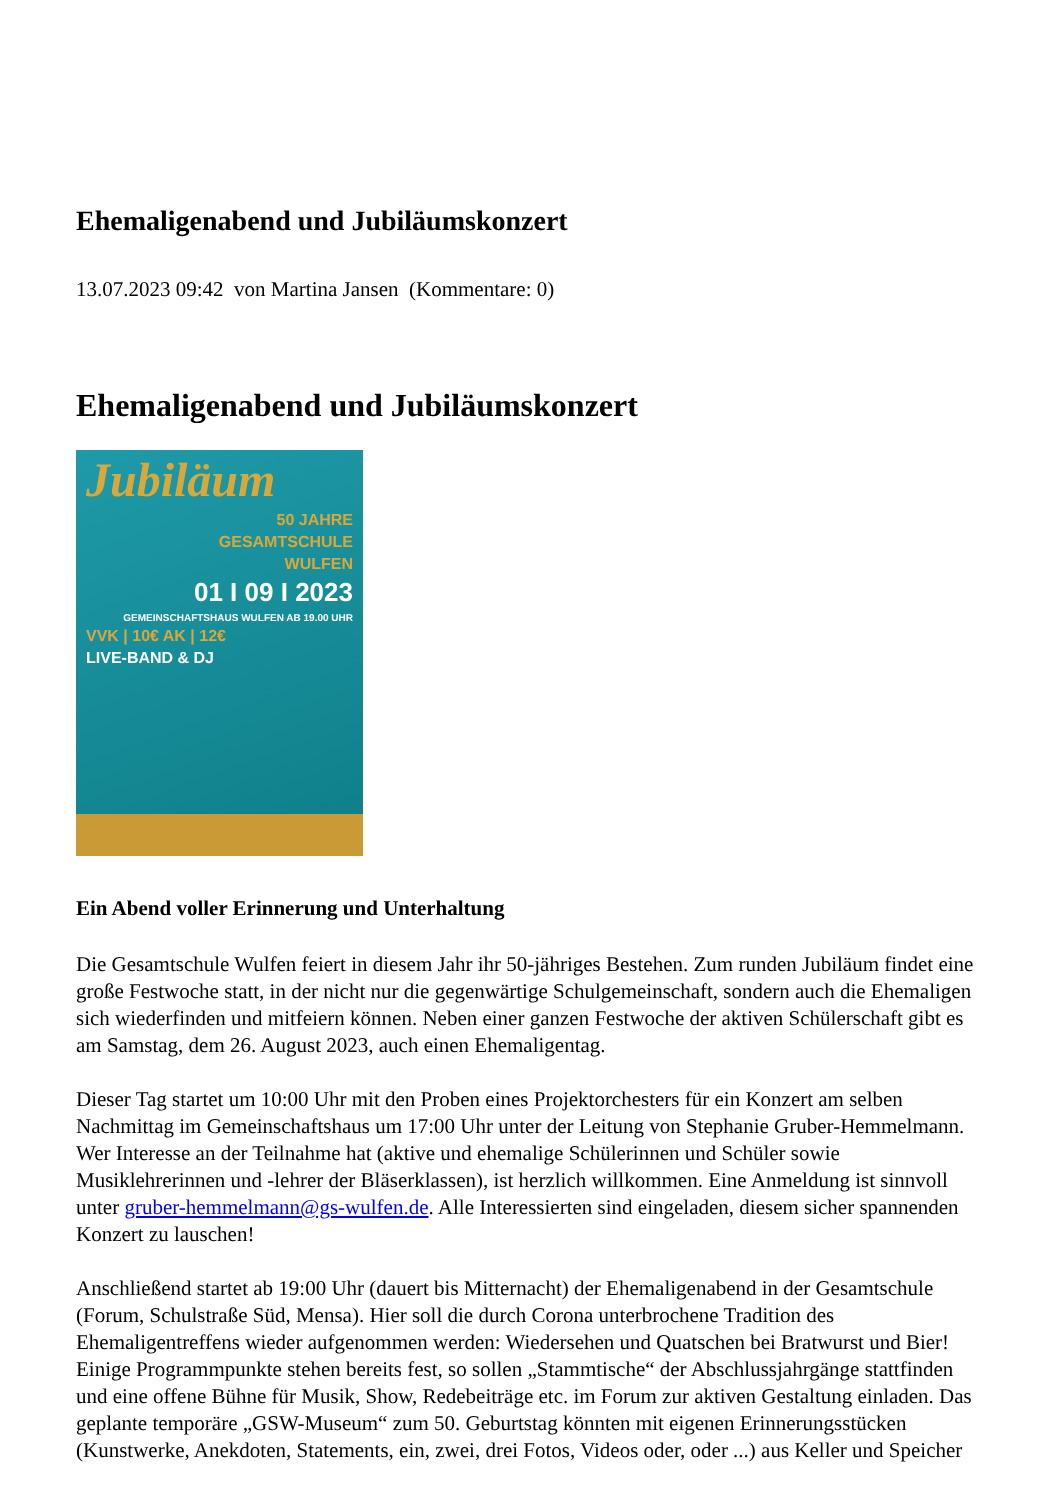Ehemaligenabend und Jubiläumskonzert
13.07.2023 09:42 von Martina Jansen (Kommentare: 0)
Ehemaligenabend und Jubiläumskonzert
Jubiläum
50 JAHRE
GESAMTSCHULE
WULFEN
01 I 09 I 2023
GEMEINSCHAFTSHAUS WULFEN AB 19.00 UHR
VVK | 10€ AK | 12€
LIVE-BAND & DJ
Ein Abend voller Erinnerung und Unterhaltung
Die Gesamtschule Wulfen feiert in diesem Jahr ihr 50-jähriges Bestehen. Zum runden Jubiläum findet eine große Festwoche statt, in der nicht nur die gegenwärtige Schulgemeinschaft, sondern auch die Ehemaligen sich wiederfinden und mitfeiern können. Neben einer ganzen Festwoche der aktiven Schülerschaft gibt es am Samstag, dem 26. August 2023, auch einen Ehemaligentag.
Dieser Tag startet um 10:00 Uhr mit den Proben eines Projektorchesters für ein Konzert am selben Nachmittag im Gemeinschaftshaus um 17:00 Uhr unter der Leitung von Stephanie Gruber-Hemmelmann. Wer Interesse an der Teilnahme hat (aktive und ehemalige Schülerinnen und Schüler sowie Musiklehrerinnen und -lehrer der Bläserklassen), ist herzlich willkommen. Eine Anmeldung ist sinnvoll unter gruber-hemmelmann@gs-wulfen.de. Alle Interessierten sind eingeladen, diesem sicher spannenden Konzert zu lauschen!
Anschließend startet ab 19:00 Uhr (dauert bis Mitternacht) der Ehemaligenabend in der Gesamtschule (Forum, Schulstraße Süd, Mensa). Hier soll die durch Corona unterbrochene Tradition des Ehemaligentreffens wieder aufgenommen werden: Wiedersehen und Quatschen bei Bratwurst und Bier! Einige Programmpunkte stehen bereits fest, so sollen „Stammtische“ der Abschlussjahrgänge stattfinden und eine offene Bühne für Musik, Show, Redebeiträge etc. im Forum zur aktiven Gestaltung einladen. Das geplante temporäre „GSW-Museum“ zum 50. Geburtstag könnten mit eigenen Erinnerungsstücken (Kunstwerke, Anekdoten, Statements, ein, zwei, drei Fotos, Videos oder, oder ...) aus Keller und Speicher